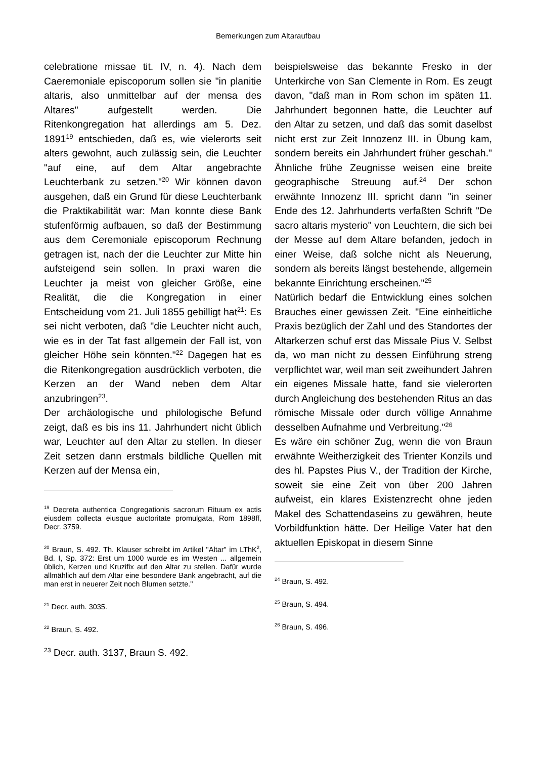Bemerkungen zum Altaraufbau
celebratione missae tit. IV, n. 4). Nach dem Caeremoniale episcoporum sollen sie "in planitie altaris, also unmittelbar auf der mensa des Altares" aufgestellt werden. Die Ritenkongregation hat allerdings am 5. Dez. 1891<sup>19</sup> entschieden, daß es, wie vielerorts seit alters gewohnt, auch zulässig sein, die Leuchter "auf eine, auf dem Altar angebrachte Leuchterbank zu setzen."<sup>20</sup> Wir können davon ausgehen, daß ein Grund für diese Leuchterbank die Praktikabilität war: Man konnte diese Bank stufenförmig aufbauen, so daß der Bestimmung aus dem Ceremoniale episcoporum Rechnung getragen ist, nach der die Leuchter zur Mitte hin aufsteigend sein sollen. In praxi waren die Leuchter ja meist von gleicher Größe, eine Realität, die die Kongregation in einer Entscheidung vom 21. Juli 1855 gebilligt hat<sup>21</sup>: Es sei nicht verboten, daß "die Leuchter nicht auch, wie es in der Tat fast allgemein der Fall ist, von gleicher Höhe sein könnten."<sup>22</sup> Dagegen hat es die Ritenkongregation ausdrücklich verboten, die Kerzen an der Wand neben dem Altar anzubringen<sup>23</sup>.
Der archäologische und philologische Befund zeigt, daß es bis ins 11. Jahrhundert nicht üblich war, Leuchter auf den Altar zu stellen. In dieser Zeit setzen dann erstmals bildliche Quellen mit Kerzen auf der Mensa ein,
<sup>19</sup> Decreta authentica Congregationis sacrorum Rituum ex actis eiusdem collecta eiusque auctoritate promulgata, Rom 1898ff, Decr. 3759.
<sup>20</sup> Braun, S. 492. Th. Klauser schreibt im Artikel "Altar" im LThK<sup>2</sup>, Bd. I, Sp. 372: Erst um 1000 wurde es im Westen ... allgemein üblich, Kerzen und Kruzifix auf den Altar zu stellen. Dafür wurde allmählich auf dem Altar eine besondere Bank angebracht, auf die man erst in neuerer Zeit noch Blumen setzte."
<sup>21</sup> Decr. auth. 3035.
<sup>22</sup> Braun, S. 492.
<sup>23</sup> Decr. auth. 3137, Braun S. 492.
beispielsweise das bekannte Fresko in der Unterkirche von San Clemente in Rom. Es zeugt davon, "daß man in Rom schon im späten 11. Jahrhundert begonnen hatte, die Leuchter auf den Altar zu setzen, und daß das somit daselbst nicht erst zur Zeit Innozenz III. in Übung kam, sondern bereits ein Jahrhundert früher geschah." Ähnliche frühe Zeugnisse weisen eine breite geographische Streuung auf.<sup>24</sup> Der schon erwähnte Innozenz III. spricht dann "in seiner Ende des 12. Jahrhunderts verfaßten Schrift "De sacro altaris mysterio" von Leuchtern, die sich bei der Messe auf dem Altare befanden, jedoch in einer Weise, daß solche nicht als Neuerung, sondern als bereits längst bestehende, allgemein bekannte Einrichtung erscheinen."<sup>25</sup>
Natürlich bedarf die Entwicklung eines solchen Brauches einer gewissen Zeit. "Eine einheitliche Praxis bezüglich der Zahl und des Standortes der Altarkerzen schuf erst das Missale Pius V. Selbst da, wo man nicht zu dessen Einführung streng verpflichtet war, weil man seit zweihundert Jahren ein eigenes Missale hatte, fand sie vielerorten durch Angleichung des bestehenden Ritus an das römische Missale oder durch völlige Annahme desselben Aufnahme und Verbreitung."<sup>26</sup>
Es wäre ein schöner Zug, wenn die von Braun erwähnte Weitherzigkeit des Trienter Konzils und des hl. Papstes Pius V., der Tradition der Kirche, soweit sie eine Zeit von über 200 Jahren aufweist, ein klares Existenzrecht ohne jeden Makel des Schattendaseins zu gewähren, heute Vorbildfunktion hätte. Der Heilige Vater hat den aktuellen Episkopat in diesem Sinne
<sup>24</sup> Braun, S. 492.
<sup>25</sup> Braun, S. 494.
<sup>26</sup> Braun, S. 496.